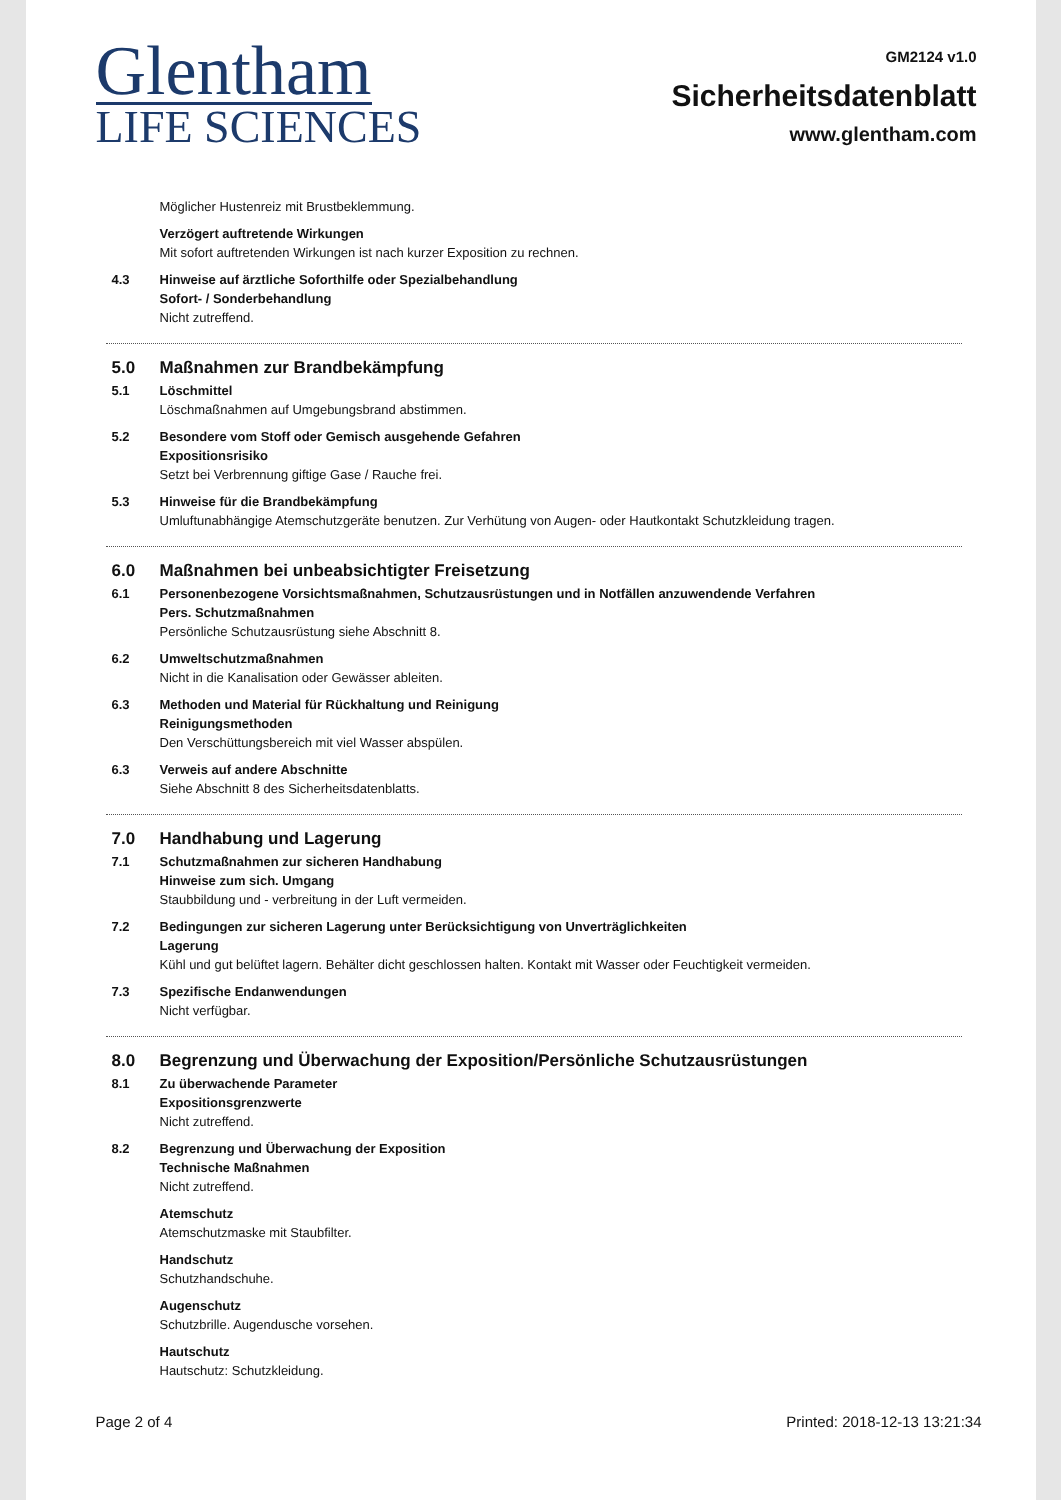Glentham
LIFE SCIENCES
GM2124 v1.0
Sicherheitsdatenblatt
www.glentham.com
Möglicher Hustenreiz mit Brustbeklemmung.
Verzögert auftretende Wirkungen
Mit sofort auftretenden Wirkungen ist nach kurzer Exposition zu rechnen.
4.3 Hinweise auf ärztliche Soforthilfe oder Spezialbehandlung
Sofort- / Sonderbehandlung
Nicht zutreffend.
5.0 Maßnahmen zur Brandbekämpfung
5.1 Löschmittel
Löschmaßnahmen auf Umgebungsbrand abstimmen.
5.2 Besondere vom Stoff oder Gemisch ausgehende Gefahren
Expositionsrisiko
Setzt bei Verbrennung giftige Gase / Rauche frei.
5.3 Hinweise für die Brandbekämpfung
Umluftunabhängige Atemschutzgeräte benutzen. Zur Verhütung von Augen- oder Hautkontakt Schutzkleidung tragen.
6.0 Maßnahmen bei unbeabsichtigter Freisetzung
6.1 Personenbezogene Vorsichtsmaßnahmen, Schutzausrüstungen und in Notfällen anzuwendende Verfahren
Pers. Schutzmaßnahmen
Persönliche Schutzausrüstung siehe Abschnitt 8.
6.2 Umweltschutzmaßnahmen
Nicht in die Kanalisation oder Gewässer ableiten.
6.3 Methoden und Material für Rückhaltung und Reinigung
Reinigungsmethoden
Den Verschüttungsbereich mit viel Wasser abspülen.
6.3 Verweis auf andere Abschnitte
Siehe Abschnitt 8 des Sicherheitsdatenblatts.
7.0 Handhabung und Lagerung
7.1 Schutzmaßnahmen zur sicheren Handhabung
Hinweise zum sich. Umgang
Staubbildung und - verbreitung in der Luft vermeiden.
7.2 Bedingungen zur sicheren Lagerung unter Berücksichtigung von Unverträglichkeiten
Lagerung
Kühl und gut belüftet lagern. Behälter dicht geschlossen halten. Kontakt mit Wasser oder Feuchtigkeit vermeiden.
7.3 Spezifische Endanwendungen
Nicht verfügbar.
8.0 Begrenzung und Überwachung der Exposition/Persönliche Schutzausrüstungen
8.1 Zu überwachende Parameter
Expositionsgrenzwerte
Nicht zutreffend.
8.2 Begrenzung und Überwachung der Exposition
Technische Maßnahmen
Nicht zutreffend.
Atemschutz
Atemschutzmaske mit Staubfilter.
Handschutz
Schutzhandschuhe.
Augenschutz
Schutzbrille. Augendusche vorsehen.
Hautschutz
Hautschutz: Schutzkleidung.
Page 2 of 4 Printed: 2018-12-13 13:21:34